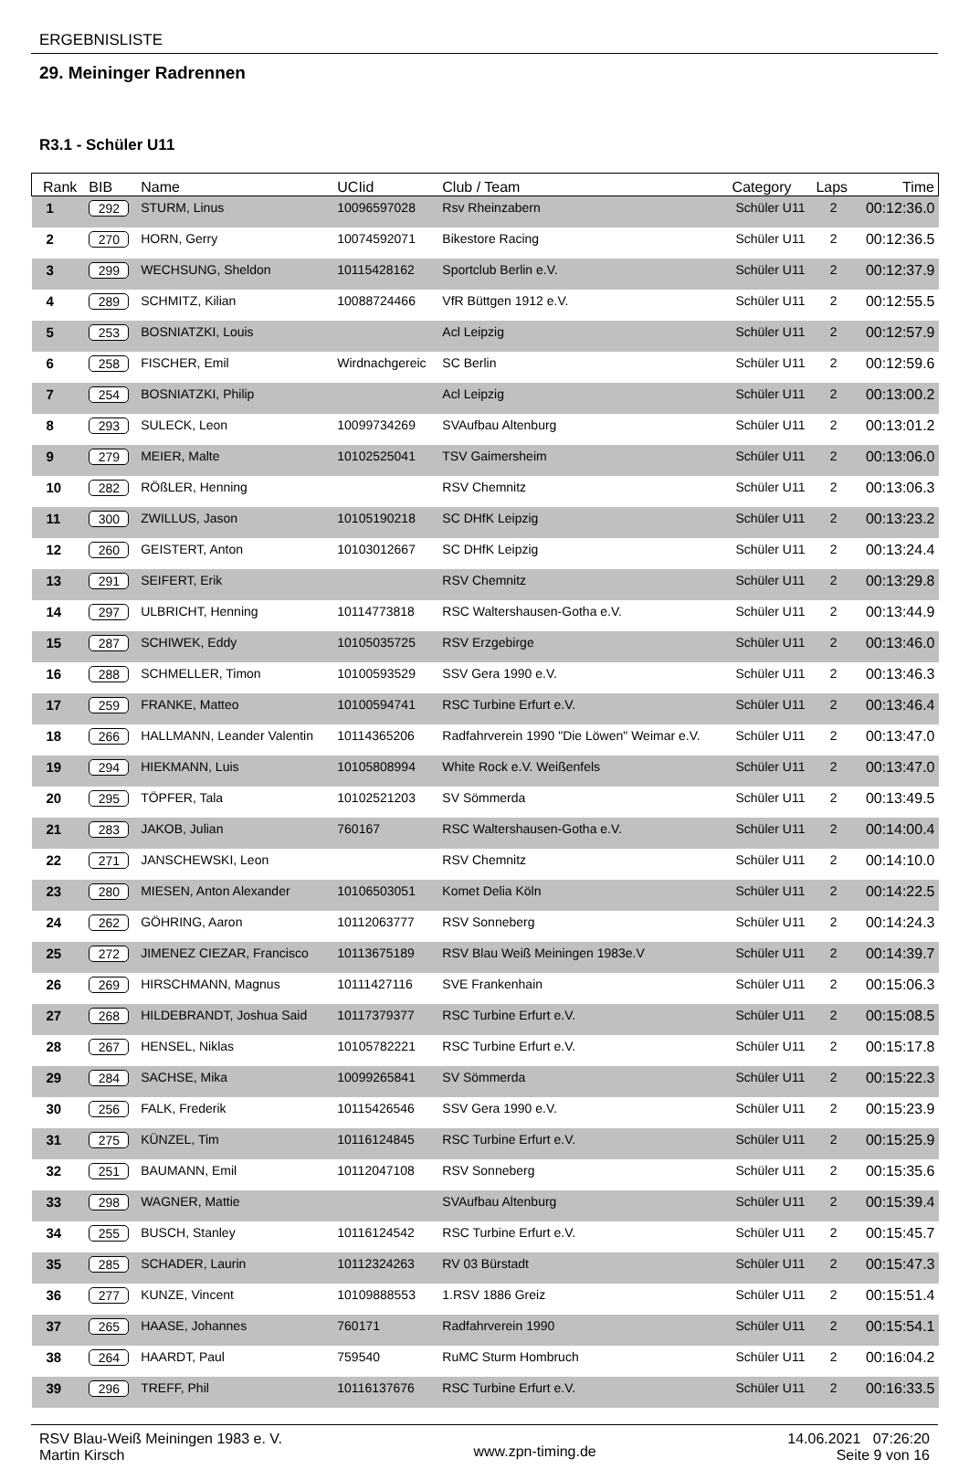ERGEBNISLISTE
29. Meininger Radrennen
R3.1 - Schüler U11
| Rank | BIB | Name | UCIid | Club / Team | Category | Laps | Time |
| --- | --- | --- | --- | --- | --- | --- | --- |
| 1 | 292 | STURM, Linus | 10096597028 | Rsv Rheinzabern | Schüler U11 | 2 | 00:12:36.0 |
| 2 | 270 | HORN, Gerry | 10074592071 | Bikestore Racing | Schüler U11 | 2 | 00:12:36.5 |
| 3 | 299 | WECHSUNG, Sheldon | 10115428162 | Sportclub Berlin e.V. | Schüler U11 | 2 | 00:12:37.9 |
| 4 | 289 | SCHMITZ, Kilian | 10088724466 | VfR Büttgen 1912 e.V. | Schüler U11 | 2 | 00:12:55.5 |
| 5 | 253 | BOSNIATZKI, Louis | | Acl Leipzig | Schüler U11 | 2 | 00:12:57.9 |
| 6 | 258 | FISCHER, Emil | Wirdnachgereic | SC Berlin | Schüler U11 | 2 | 00:12:59.6 |
| 7 | 254 | BOSNIATZKI, Philip | | Acl Leipzig | Schüler U11 | 2 | 00:13:00.2 |
| 8 | 293 | SULECK, Leon | 10099734269 | SVAufbau Altenburg | Schüler U11 | 2 | 00:13:01.2 |
| 9 | 279 | MEIER, Malte | 10102525041 | TSV Gaimersheim | Schüler U11 | 2 | 00:13:06.0 |
| 10 | 282 | RÖßLER, Henning | | RSV Chemnitz | Schüler U11 | 2 | 00:13:06.3 |
| 11 | 300 | ZWILLUS, Jason | 10105190218 | SC DHfK Leipzig | Schüler U11 | 2 | 00:13:23.2 |
| 12 | 260 | GEISTERT, Anton | 10103012667 | SC DHfK Leipzig | Schüler U11 | 2 | 00:13:24.4 |
| 13 | 291 | SEIFERT, Erik | | RSV Chemnitz | Schüler U11 | 2 | 00:13:29.8 |
| 14 | 297 | ULBRICHT, Henning | 10114773818 | RSC Waltershausen-Gotha e.V. | Schüler U11 | 2 | 00:13:44.9 |
| 15 | 287 | SCHIWEK, Eddy | 10105035725 | RSV Erzgebirge | Schüler U11 | 2 | 00:13:46.0 |
| 16 | 288 | SCHMELLER, Timon | 10100593529 | SSV Gera 1990 e.V. | Schüler U11 | 2 | 00:13:46.3 |
| 17 | 259 | FRANKE, Matteo | 10100594741 | RSC Turbine Erfurt e.V. | Schüler U11 | 2 | 00:13:46.4 |
| 18 | 266 | HALLMANN, Leander Valentin | 10114365206 | Radfahrverein 1990 "Die Löwen" Weimar e.V. | Schüler U11 | 2 | 00:13:47.0 |
| 19 | 294 | HIEKMANN, Luis | 10105808994 | White Rock e.V. Weißenfels | Schüler U11 | 2 | 00:13:47.0 |
| 20 | 295 | TÖPFER, Tala | 10102521203 | SV Sömmerda | Schüler U11 | 2 | 00:13:49.5 |
| 21 | 283 | JAKOB, Julian | 760167 | RSC Waltershausen-Gotha e.V. | Schüler U11 | 2 | 00:14:00.4 |
| 22 | 271 | JANSCHEWSKI, Leon | | RSV Chemnitz | Schüler U11 | 2 | 00:14:10.0 |
| 23 | 280 | MIESEN, Anton Alexander | 10106503051 | Komet Delia Köln | Schüler U11 | 2 | 00:14:22.5 |
| 24 | 262 | GÖHRING, Aaron | 10112063777 | RSV Sonneberg | Schüler U11 | 2 | 00:14:24.3 |
| 25 | 272 | JIMENEZ CIEZAR, Francisco | 10113675189 | RSV Blau Weiß Meiningen 1983e.V | Schüler U11 | 2 | 00:14:39.7 |
| 26 | 269 | HIRSCHMANN, Magnus | 10111427116 | SVE Frankenhain | Schüler U11 | 2 | 00:15:06.3 |
| 27 | 268 | HILDEBRANDT, Joshua Said | 10117379377 | RSC Turbine Erfurt e.V. | Schüler U11 | 2 | 00:15:08.5 |
| 28 | 267 | HENSEL, Niklas | 10105782221 | RSC Turbine Erfurt e.V. | Schüler U11 | 2 | 00:15:17.8 |
| 29 | 284 | SACHSE, Mika | 10099265841 | SV Sömmerda | Schüler U11 | 2 | 00:15:22.3 |
| 30 | 256 | FALK, Frederik | 10115426546 | SSV Gera 1990 e.V. | Schüler U11 | 2 | 00:15:23.9 |
| 31 | 275 | KÜNZEL, Tim | 10116124845 | RSC Turbine Erfurt e.V. | Schüler U11 | 2 | 00:15:25.9 |
| 32 | 251 | BAUMANN, Emil | 10112047108 | RSV Sonneberg | Schüler U11 | 2 | 00:15:35.6 |
| 33 | 298 | WAGNER, Mattie | | SVAufbau Altenburg | Schüler U11 | 2 | 00:15:39.4 |
| 34 | 255 | BUSCH, Stanley | 10116124542 | RSC Turbine Erfurt e.V. | Schüler U11 | 2 | 00:15:45.7 |
| 35 | 285 | SCHADER, Laurin | 10112324263 | RV 03 Bürstadt | Schüler U11 | 2 | 00:15:47.3 |
| 36 | 277 | KUNZE, Vincent | 10109888553 | 1.RSV 1886 Greiz | Schüler U11 | 2 | 00:15:51.4 |
| 37 | 265 | HAASE, Johannes | 760171 | Radfahrverein 1990 | Schüler U11 | 2 | 00:15:54.1 |
| 38 | 264 | HAARDT, Paul | 759540 | RuMC Sturm Hombruch | Schüler U11 | 2 | 00:16:04.2 |
| 39 | 296 | TREFF, Phil | 10116137676 | RSC Turbine Erfurt e.V. | Schüler U11 | 2 | 00:16:33.5 |
RSV Blau-Weiß Meiningen 1983 e. V.
Martin Kirsch
www.zpn-timing.de
14.06.2021 07:26:20
Seite 9 von 16